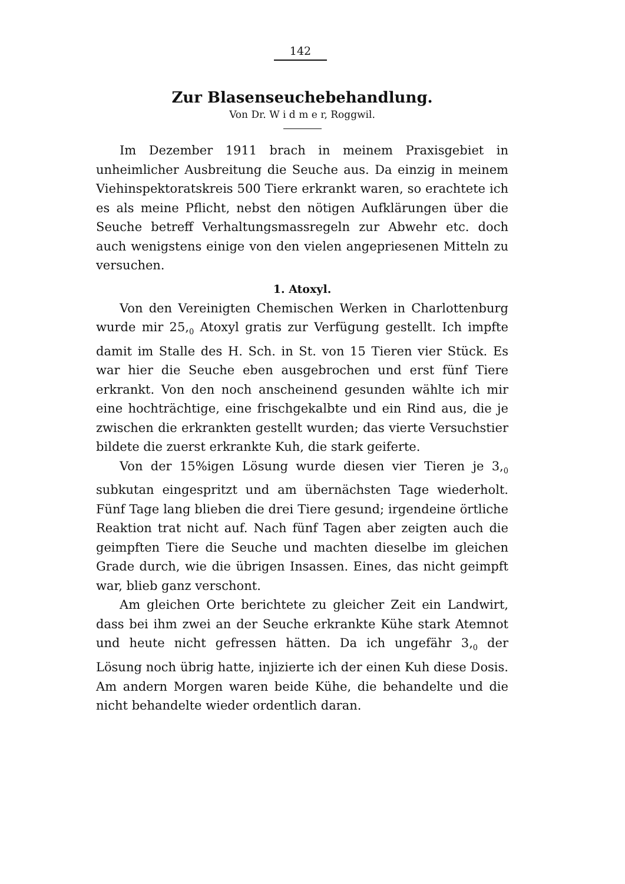142
Zur Blasenseuchebehandlung.
Von Dr. W i d m e r, Roggwil.
Im Dezember 1911 brach in meinem Praxisgebiet in unheimlicher Ausbreitung die Seuche aus. Da einzig in meinem Viehinspektoratskreis 500 Tiere erkrankt waren, so erachtete ich es als meine Pflicht, nebst den nötigen Aufklärungen über die Seuche betreff Verhaltungsmassregeln zur Abwehr etc. doch auch wenigstens einige von den vielen angepriesenen Mitteln zu versuchen.
1. Atoxyl.
Von den Vereinigten Chemischen Werken in Charlottenburg wurde mir 25,<sub>0</sub> Atoxyl gratis zur Verfügung gestellt. Ich impfte damit im Stalle des H. Sch. in St. von 15 Tieren vier Stück. Es war hier die Seuche eben ausgebrochen und erst fünf Tiere erkrankt. Von den noch anscheinend gesunden wählte ich mir eine hochträchtige, eine frischgekalbte und ein Rind aus, die je zwischen die erkrankten gestellt wurden; das vierte Versuchstier bildete die zuerst erkrankte Kuh, die stark geiferte.
Von der 15%igen Lösung wurde diesen vier Tieren je 3,<sub>0</sub> subkutan eingespritzt und am übernächsten Tage wiederholt. Fünf Tage lang blieben die drei Tiere gesund; irgendeine örtliche Reaktion trat nicht auf. Nach fünf Tagen aber zeigten auch die geimpften Tiere die Seuche und machten dieselbe im gleichen Grade durch, wie die übrigen Insassen. Eines, das nicht geimpft war, blieb ganz verschont.
Am gleichen Orte berichtete zu gleicher Zeit ein Landwirt, dass bei ihm zwei an der Seuche erkrankte Kühe stark Atemnot und heute nicht gefressen hätten. Da ich ungefähr 3,<sub>0</sub> der Lösung noch übrig hatte, injizierte ich der einen Kuh diese Dosis. Am andern Morgen waren beide Kühe, die behandelte und die nicht behandelte wieder ordentlich daran.